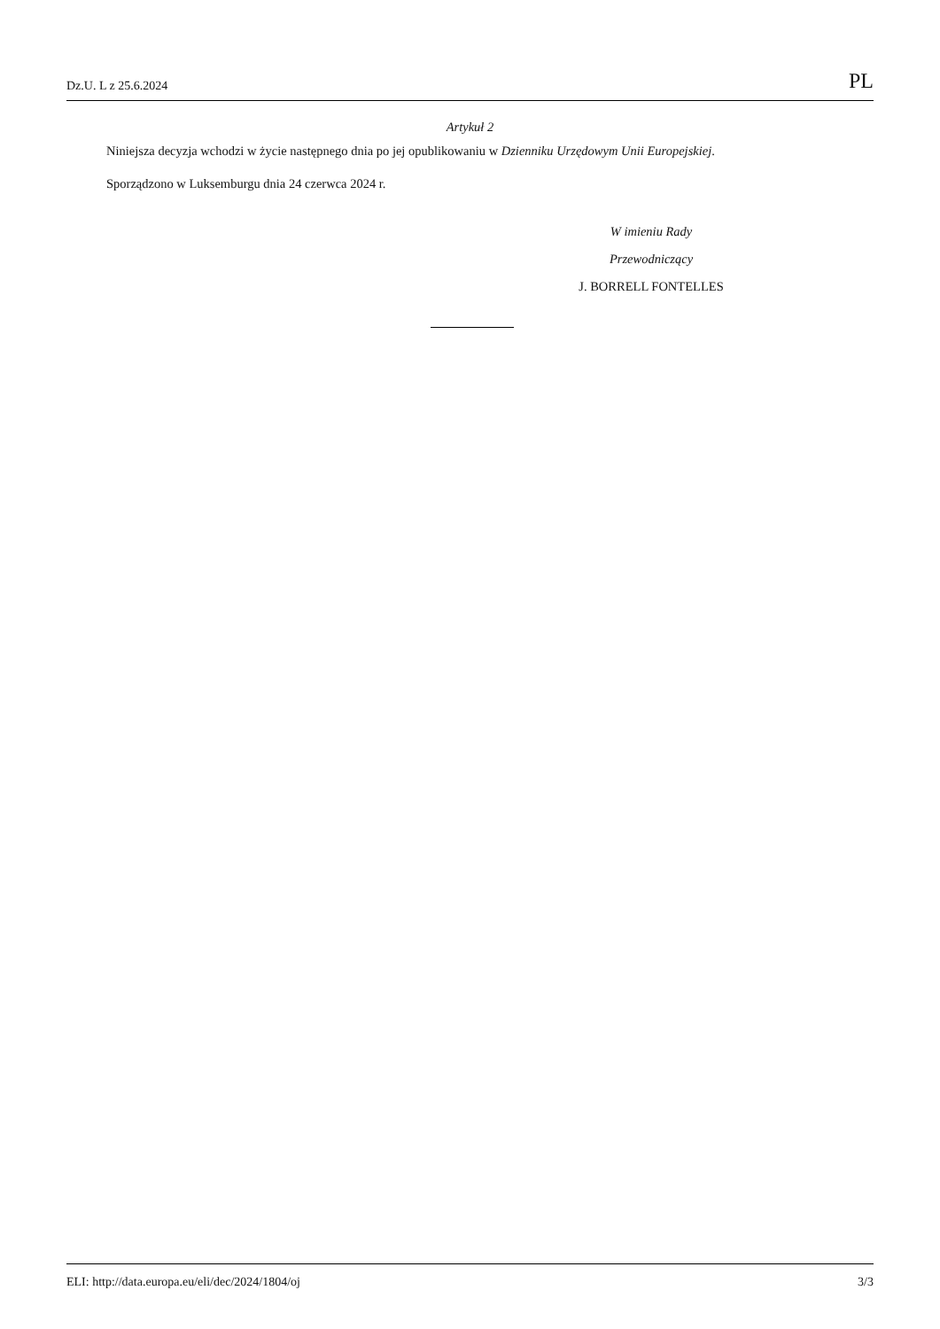Dz.U. L z 25.6.2024 PL
Artykuł 2
Niniejsza decyzja wchodzi w życie następnego dnia po jej opublikowaniu w Dzienniku Urzędowym Unii Europejskiej.
Sporządzono w Luksemburgu dnia 24 czerwca 2024 r.
W imieniu Rady
Przewodniczący
J. BORRELL FONTELLES
ELI: http://data.europa.eu/eli/dec/2024/1804/oj 3/3